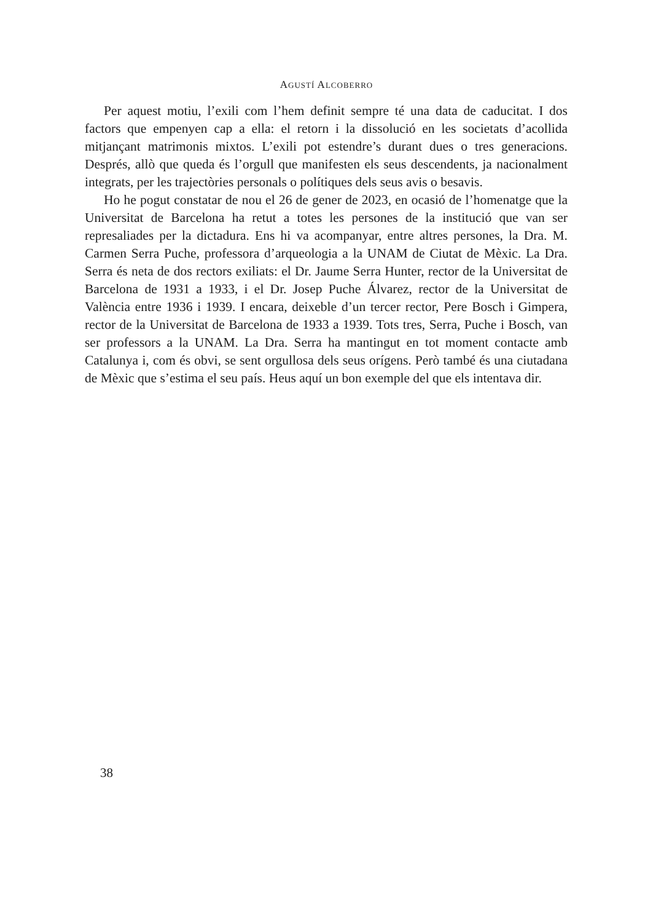AGUSTÍ ALCOBERRO
Per aquest motiu, l’exili com l’hem definit sempre té una data de caducitat. I dos factors que empenyen cap a ella: el retorn i la dissolució en les societats d’acollida mitjançant matrimonis mixtos. L’exili pot estendre’s durant dues o tres generacions. Després, allò que queda és l’orgull que manifesten els seus descendents, ja nacionalment integrats, per les trajectòries personals o polítiques dels seus avis o besavis.
Ho he pogut constatar de nou el 26 de gener de 2023, en ocasió de l’homenatge que la Universitat de Barcelona ha retut a totes les persones de la institució que van ser represaliades per la dictadura. Ens hi va acompanyar, entre altres persones, la Dra. M. Carmen Serra Puche, professora d’arqueologia a la UNAM de Ciutat de Mèxic. La Dra. Serra és neta de dos rectors exiliats: el Dr. Jaume Serra Hunter, rector de la Universitat de Barcelona de 1931 a 1933, i el Dr. Josep Puche Álvarez, rector de la Universitat de València entre 1936 i 1939. I encara, deixeble d’un tercer rector, Pere Bosch i Gimpera, rector de la Universitat de Barcelona de 1933 a 1939. Tots tres, Serra, Puche i Bosch, van ser professors a la UNAM. La Dra. Serra ha mantingut en tot moment contacte amb Catalunya i, com és obvi, se sent orgullosa dels seus orígens. Però també és una ciutadana de Mèxic que s’estima el seu país. Heus aquí un bon exemple del que els intentava dir.
38